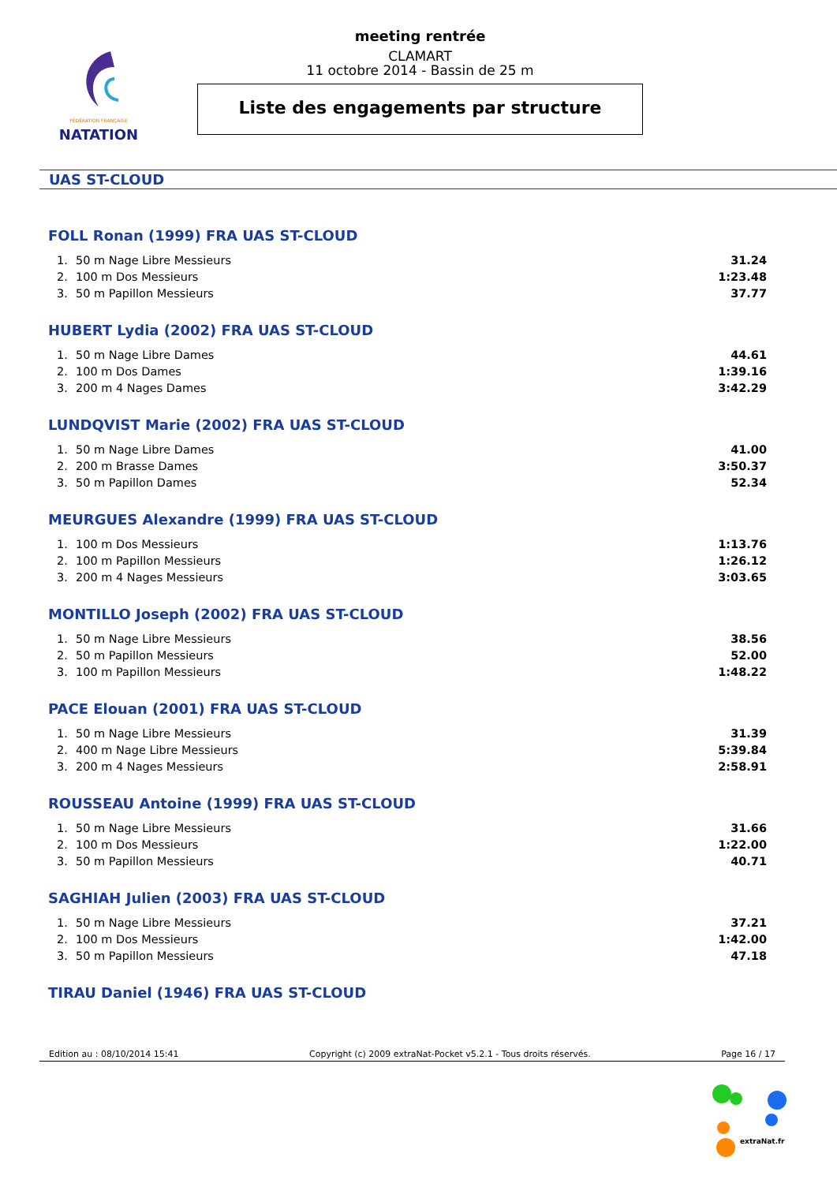FÉDÉRATION FRANÇAISE
NATATION
meeting rentrée
CLAMART
11 octobre 2014 - Bassin de 25 m
Liste des engagements par structure
UAS ST-CLOUD
FOLL Ronan (1999) FRA UAS ST-CLOUD
| 1. | 50 m Nage Libre Messieurs | 31.24 |
| 2. | 100 m Dos Messieurs | 1:23.48 |
| 3. | 50 m Papillon Messieurs | 37.77 |
HUBERT Lydia (2002) FRA UAS ST-CLOUD
| 1. | 50 m Nage Libre Dames | 44.61 |
| 2. | 100 m Dos Dames | 1:39.16 |
| 3. | 200 m 4 Nages Dames | 3:42.29 |
LUNDQVIST Marie (2002) FRA UAS ST-CLOUD
| 1. | 50 m Nage Libre Dames | 41.00 |
| 2. | 200 m Brasse Dames | 3:50.37 |
| 3. | 50 m Papillon Dames | 52.34 |
MEURGUES Alexandre (1999) FRA UAS ST-CLOUD
| 1. | 100 m Dos Messieurs | 1:13.76 |
| 2. | 100 m Papillon Messieurs | 1:26.12 |
| 3. | 200 m 4 Nages Messieurs | 3:03.65 |
MONTILLO Joseph (2002) FRA UAS ST-CLOUD
| 1. | 50 m Nage Libre Messieurs | 38.56 |
| 2. | 50 m Papillon Messieurs | 52.00 |
| 3. | 100 m Papillon Messieurs | 1:48.22 |
PACE Elouan (2001) FRA UAS ST-CLOUD
| 1. | 50 m Nage Libre Messieurs | 31.39 |
| 2. | 400 m Nage Libre Messieurs | 5:39.84 |
| 3. | 200 m 4 Nages Messieurs | 2:58.91 |
ROUSSEAU Antoine (1999) FRA UAS ST-CLOUD
| 1. | 50 m Nage Libre Messieurs | 31.66 |
| 2. | 100 m Dos Messieurs | 1:22.00 |
| 3. | 50 m Papillon Messieurs | 40.71 |
SAGHIAH Julien (2003) FRA UAS ST-CLOUD
| 1. | 50 m Nage Libre Messieurs | 37.21 |
| 2. | 100 m Dos Messieurs | 1:42.00 |
| 3. | 50 m Papillon Messieurs | 47.18 |
TIRAU Daniel (1946) FRA UAS ST-CLOUD
Edition au : 08/10/2014 15:41 Copyright (c) 2009 extraNat-Pocket v5.2.1 - Tous droits réservés. Page 16 / 17
extraNat.fr